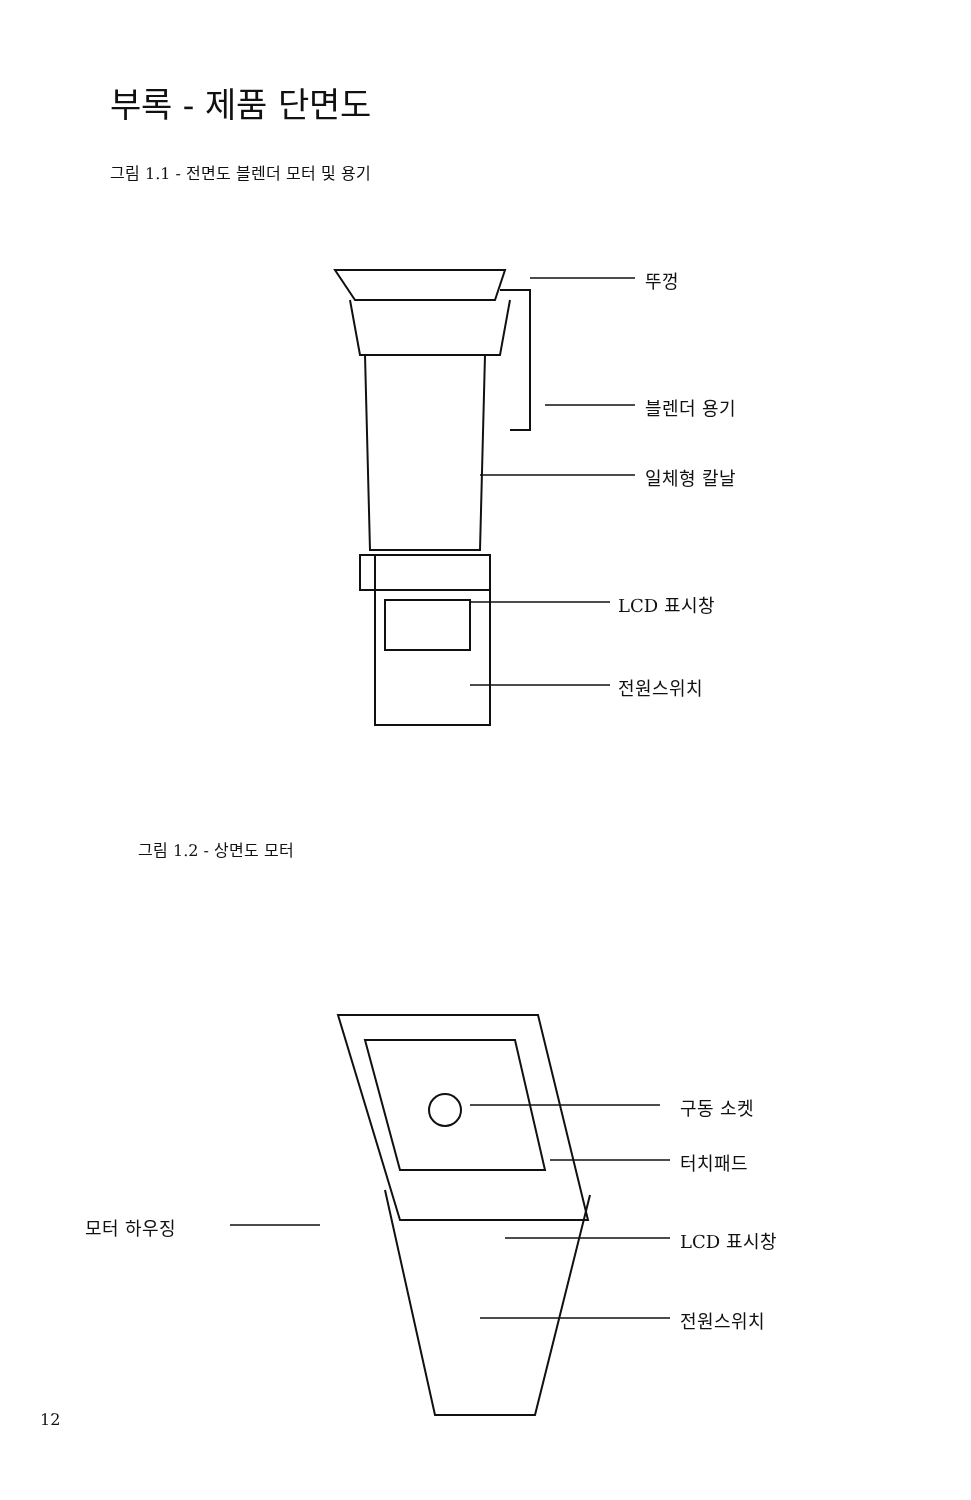부록 - 제품 단면도
그림 1.1 - 전면도 블렌더 모터 및 용기
뚜껑
블렌더 용기
일체형 칼날
LCD 표시창
전원스위치
그림 1.2 - 상면도 모터
구동 소켓
터치패드
모터 하우징
LCD 표시창
전원스위치
12